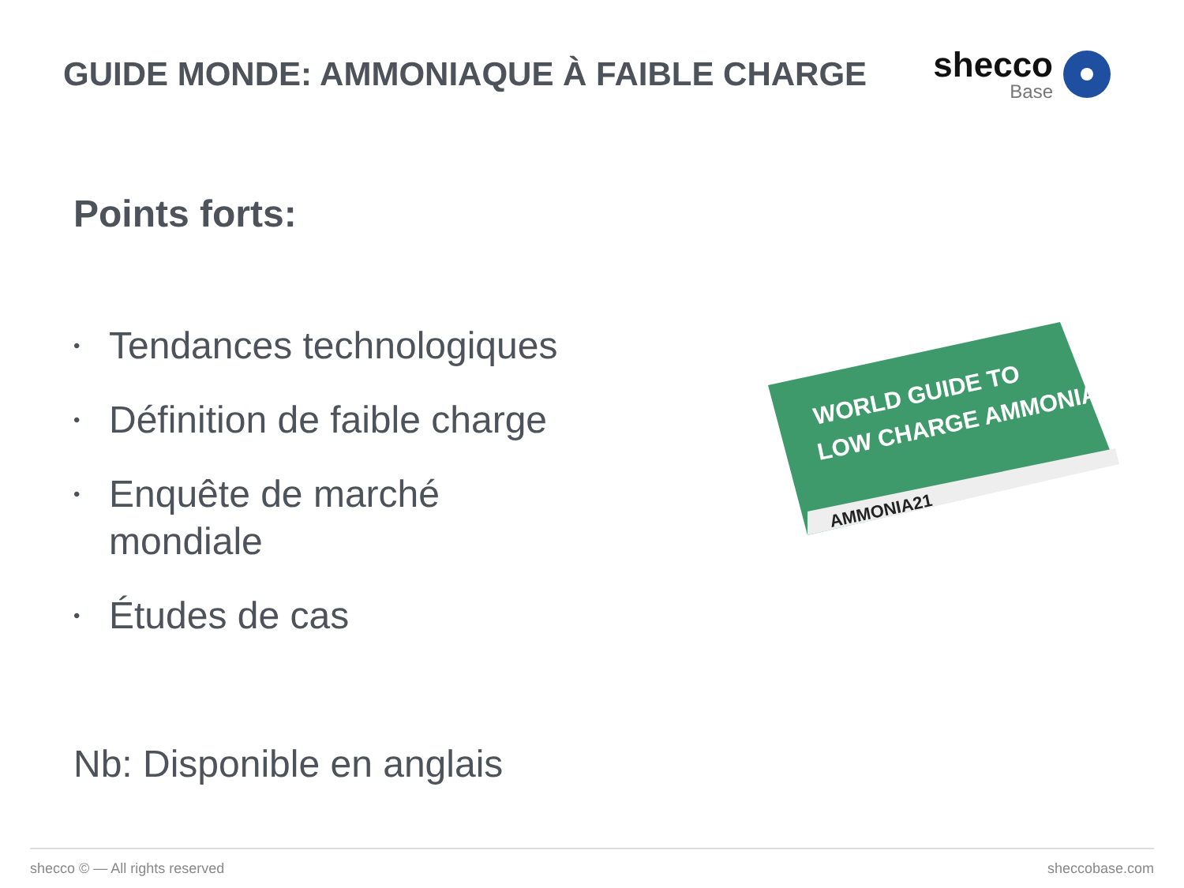GUIDE MONDE: AMMONIAQUE À FAIBLE CHARGE
shecco
Base
Points forts:
• Tendances technologiques
• Définition de faible charge
• Enquête de marché
mondiale
• Études de cas
WORLD GUIDE TO
LOW CHARGE AMMONIA
AMMONIA21
Nb: Disponible en anglais
shecco © — All rights reserved sheccobase.com